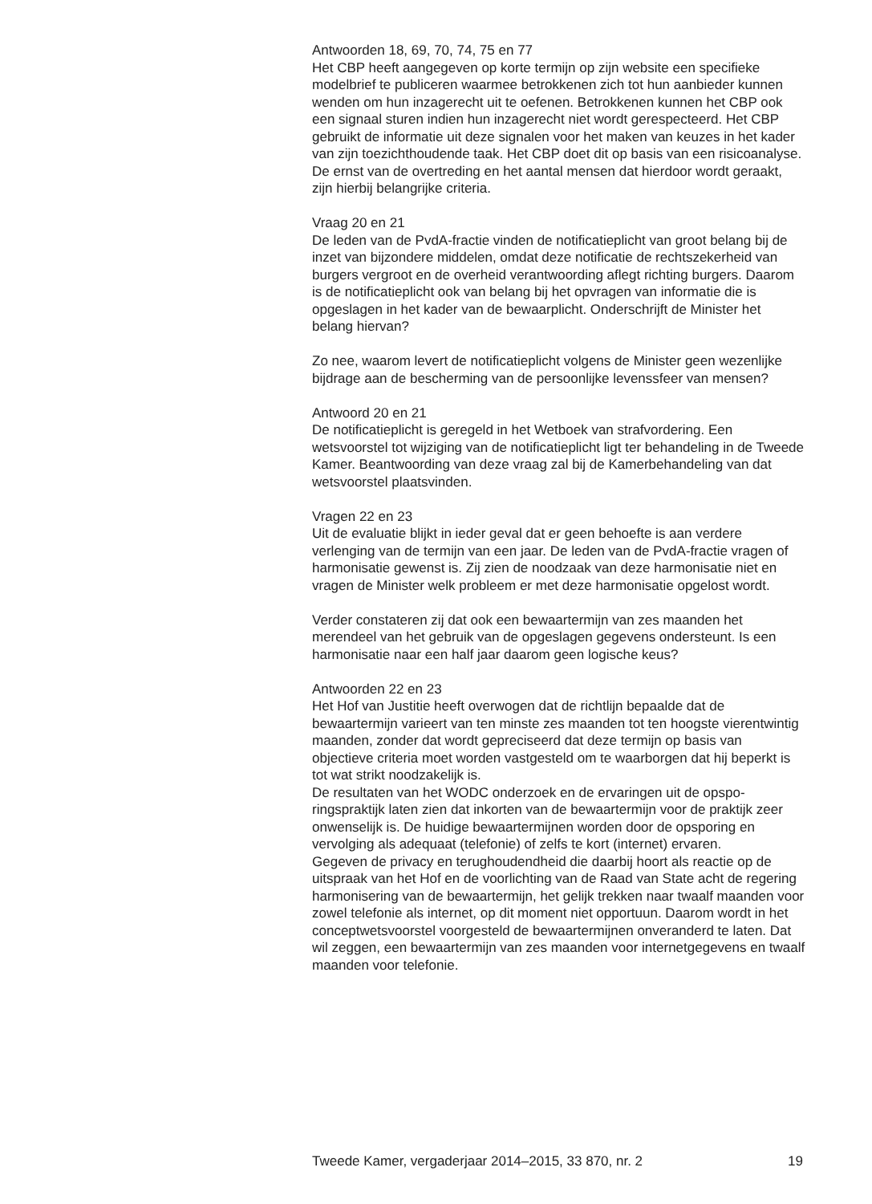Antwoorden 18, 69, 70, 74, 75 en 77
Het CBP heeft aangegeven op korte termijn op zijn website een specifieke modelbrief te publiceren waarmee betrokkenen zich tot hun aanbieder kunnen wenden om hun inzagerecht uit te oefenen. Betrokkenen kunnen het CBP ook een signaal sturen indien hun inzagerecht niet wordt gerespecteerd. Het CBP gebruikt de informatie uit deze signalen voor het maken van keuzes in het kader van zijn toezichthoudende taak. Het CBP doet dit op basis van een risicoanalyse. De ernst van de overtreding en het aantal mensen dat hierdoor wordt geraakt, zijn hierbij belangrijke criteria.
Vraag 20 en 21
De leden van de PvdA-fractie vinden de notificatieplicht van groot belang bij de inzet van bijzondere middelen, omdat deze notificatie de rechtsze­kerheid van burgers vergroot en de overheid verantwoording aflegt richting burgers. Daarom is de notificatieplicht ook van belang bij het opvragen van informatie die is opgeslagen in het kader van de bewaar­plicht. Onderschrijft de Minister het belang hiervan?
Zo nee, waarom levert de notificatieplicht volgens de Minister geen wezenlijke bijdrage aan de bescherming van de persoonlijke levenssfeer van mensen?
Antwoord 20 en 21
De notificatieplicht is geregeld in het Wetboek van strafvordering. Een wetsvoorstel tot wijziging van de notificatieplicht ligt ter behandeling in de Tweede Kamer. Beantwoording van deze vraag zal bij de Kamerbehan­deling van dat wetsvoorstel plaatsvinden.
Vragen 22 en 23
Uit de evaluatie blijkt in ieder geval dat er geen behoefte is aan verdere verlenging van de termijn van een jaar. De leden van de PvdA-fractie vragen of harmonisatie gewenst is. Zij zien de noodzaak van deze harmonisatie niet en vragen de Minister welk probleem er met deze harmonisatie opgelost wordt.
Verder constateren zij dat ook een bewaartermijn van zes maanden het merendeel van het gebruik van de opgeslagen gegevens ondersteunt. Is een harmonisatie naar een half jaar daarom geen logische keus?
Antwoorden 22 en 23
Het Hof van Justitie heeft overwogen dat de richtlijn bepaalde dat de bewaartermijn varieert van ten minste zes maanden tot ten hoogste vierentwintig maanden, zonder dat wordt gepreciseerd dat deze termijn op basis van objectieve criteria moet worden vastgesteld om te waarborgen dat hij beperkt is tot wat strikt noodzakelijk is.
De resultaten van het WODC onderzoek en de ervaringen uit de opspo­ringspraktijk laten zien dat inkorten van de bewaartermijn voor de praktijk zeer onwenselijk is. De huidige bewaartermijnen worden door de opsporing en vervolging als adequaat (telefonie) of zelfs te kort (internet) ervaren.
Gegeven de privacy en terughoudendheid die daarbij hoort als reactie op de uitspraak van het Hof en de voorlichting van de Raad van State acht de regering harmonisering van de bewaartermijn, het gelijk trekken naar twaalf maanden voor zowel telefonie als internet, op dit moment niet opportuun. Daarom wordt in het conceptwetsvoorstel voorgesteld de bewaartermijnen onveranderd te laten. Dat wil zeggen, een bewaartermijn van zes maanden voor internetgegevens en twaalf maanden voor telefonie.
Tweede Kamer, vergaderjaar 2014–2015, 33 870, nr. 2 19